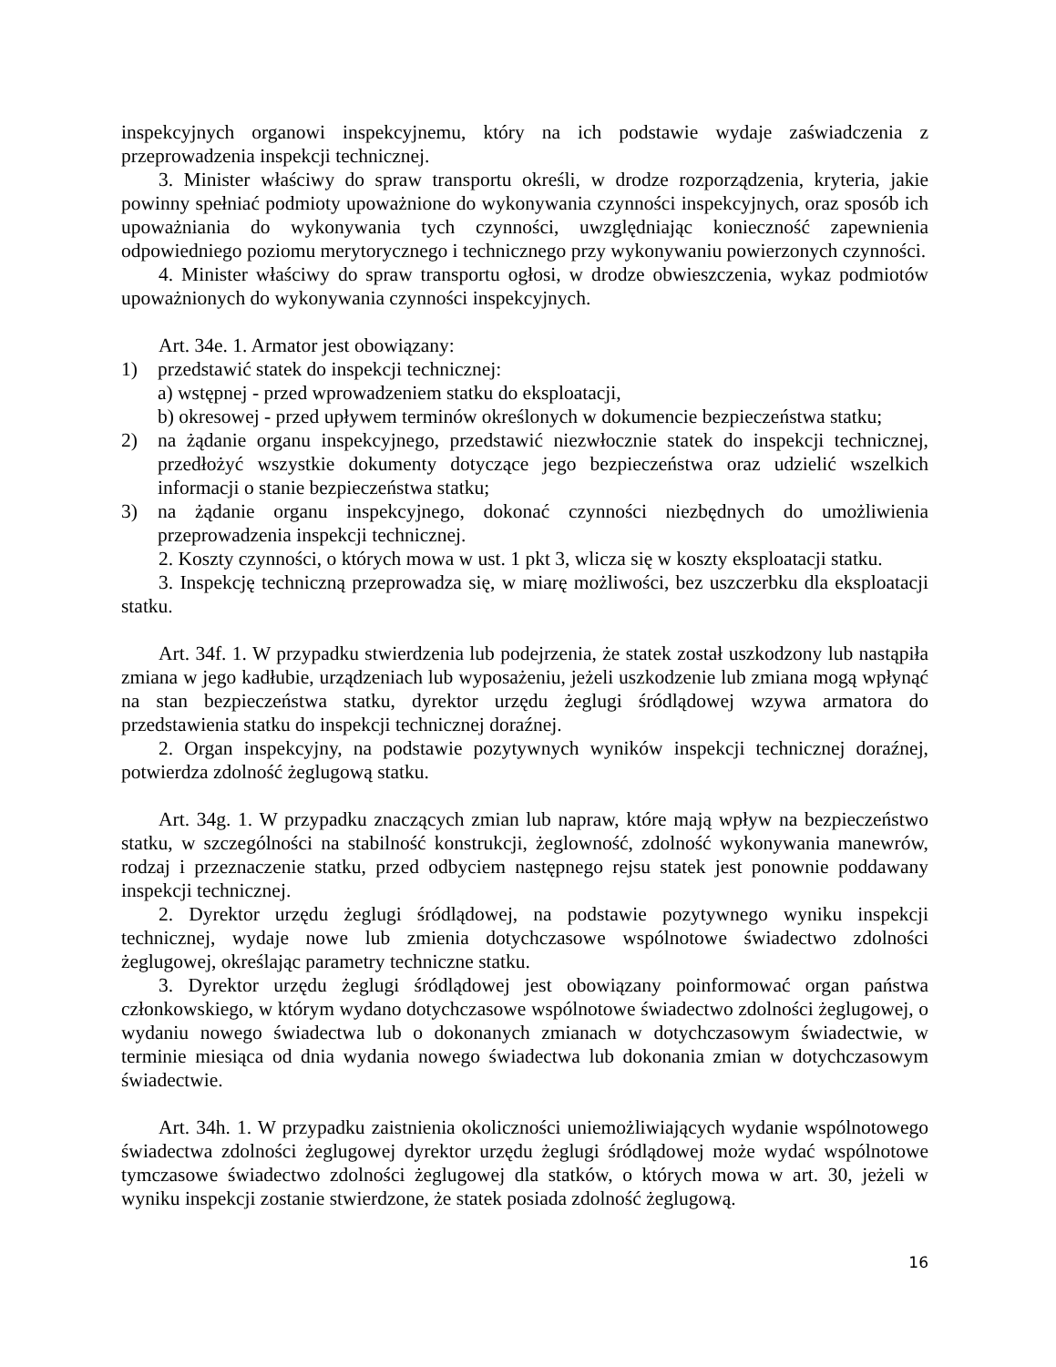inspekcyjnych organowi inspekcyjnemu, który na ich podstawie wydaje zaświadczenia z przeprowadzenia inspekcji technicznej.
3. Minister właściwy do spraw transportu określi, w drodze rozporządzenia, kryteria, jakie powinny spełniać podmioty upoważnione do wykonywania czynności inspekcyjnych, oraz sposób ich upoważniania do wykonywania tych czynności, uwzględniając konieczność zapewnienia odpowiedniego poziomu merytorycznego i technicznego przy wykonywaniu powierzonych czynności.
4. Minister właściwy do spraw transportu ogłosi, w drodze obwieszczenia, wykaz podmiotów upoważnionych do wykonywania czynności inspekcyjnych.
Art. 34e. 1. Armator jest obowiązany:
1) przedstawić statek do inspekcji technicznej:
a) wstępnej - przed wprowadzeniem statku do eksploatacji,
b) okresowej - przed upływem terminów określonych w dokumencie bezpieczeństwa statku;
2) na żądanie organu inspekcyjnego, przedstawić niezwłocznie statek do inspekcji technicznej, przedłożyć wszystkie dokumenty dotyczące jego bezpieczeństwa oraz udzielić wszelkich informacji o stanie bezpieczeństwa statku;
3) na żądanie organu inspekcyjnego, dokonać czynności niezbędnych do umożliwienia przeprowadzenia inspekcji technicznej.
2. Koszty czynności, o których mowa w ust. 1 pkt 3, wlicza się w koszty eksploatacji statku.
3. Inspekcję techniczną przeprowadza się, w miarę możliwości, bez uszczerbku dla eksploatacji statku.
Art. 34f. 1. W przypadku stwierdzenia lub podejrzenia, że statek został uszkodzony lub nastąpiła zmiana w jego kadłubie, urządzeniach lub wyposażeniu, jeżeli uszkodzenie lub zmiana mogą wpłynąć na stan bezpieczeństwa statku, dyrektor urzędu żeglugi śródlądowej wzywa armatora do przedstawienia statku do inspekcji technicznej doraźnej.
2. Organ inspekcyjny, na podstawie pozytywnych wyników inspekcji technicznej doraźnej, potwierdza zdolność żeglugową statku.
Art. 34g. 1. W przypadku znaczących zmian lub napraw, które mają wpływ na bezpieczeństwo statku, w szczególności na stabilność konstrukcji, żeglowność, zdolność wykonywania manewrów, rodzaj i przeznaczenie statku, przed odbyciem następnego rejsu statek jest ponownie poddawany inspekcji technicznej.
2. Dyrektor urzędu żeglugi śródlądowej, na podstawie pozytywnego wyniku inspekcji technicznej, wydaje nowe lub zmienia dotychczasowe wspólnotowe świadectwo zdolności żeglugowej, określając parametry techniczne statku.
3. Dyrektor urzędu żeglugi śródlądowej jest obowiązany poinformować organ państwa członkowskiego, w którym wydano dotychczasowe wspólnotowe świadectwo zdolności żeglugowej, o wydaniu nowego świadectwa lub o dokonanych zmianach w dotychczasowym świadectwie, w terminie miesiąca od dnia wydania nowego świadectwa lub dokonania zmian w dotychczasowym świadectwie.
Art. 34h. 1. W przypadku zaistnienia okoliczności uniemożliwiających wydanie wspólnotowego świadectwa zdolności żeglugowej dyrektor urzędu żeglugi śródlądowej może wydać wspólnotowe tymczasowe świadectwo zdolności żeglugowej dla statków, o których mowa w art. 30, jeżeli w wyniku inspekcji zostanie stwierdzone, że statek posiada zdolność żeglugową.
16